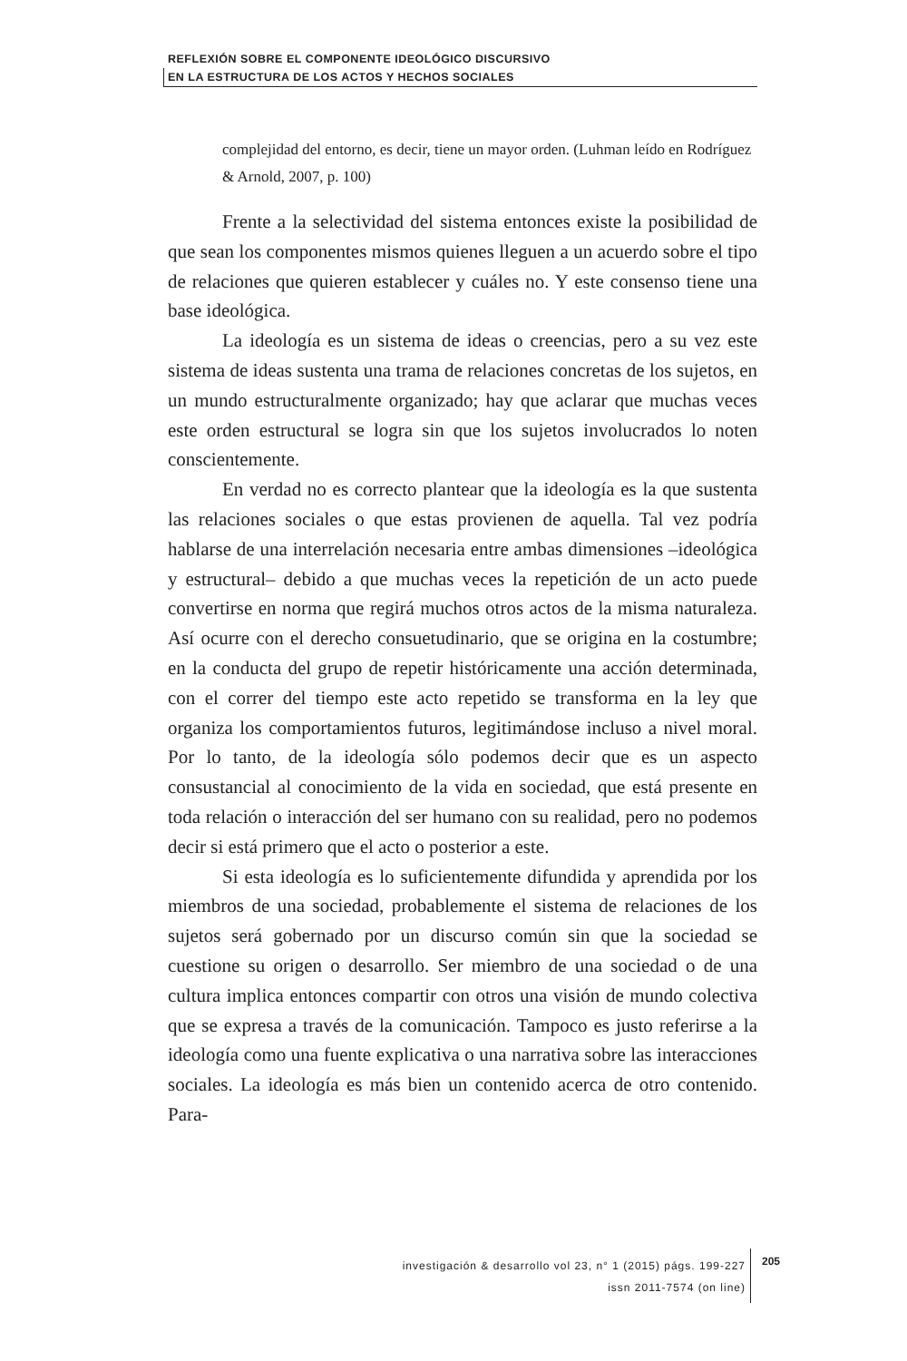REFLEXIÓN SOBRE EL COMPONENTE IDEOLÓGICO DISCURSIVO
EN LA ESTRUCTURA DE LOS ACTOS Y HECHOS SOCIALES
complejidad del entorno, es decir, tiene un mayor orden. (Luhman leído en Rodríguez & Arnold, 2007, p. 100)
Frente a la selectividad del sistema entonces existe la posibilidad de que sean los componentes mismos quienes lleguen a un acuerdo sobre el tipo de relaciones que quieren establecer y cuáles no. Y este consenso tiene una base ideológica.
La ideología es un sistema de ideas o creencias, pero a su vez este sistema de ideas sustenta una trama de relaciones concretas de los sujetos, en un mundo estructuralmente organizado; hay que aclarar que muchas veces este orden estructural se logra sin que los sujetos involucrados lo noten conscientemente.
En verdad no es correcto plantear que la ideología es la que sustenta las relaciones sociales o que estas provienen de aquella. Tal vez podría hablarse de una interrelación necesaria entre ambas dimensiones –ideológica y estructural– debido a que muchas veces la repetición de un acto puede convertirse en norma que regirá muchos otros actos de la misma naturaleza. Así ocurre con el derecho consuetudinario, que se origina en la costumbre; en la conducta del grupo de repetir históricamente una acción determinada, con el correr del tiempo este acto repetido se transforma en la ley que organiza los comportamientos futuros, legitimándose incluso a nivel moral. Por lo tanto, de la ideología sólo podemos decir que es un aspecto consustancial al conocimiento de la vida en sociedad, que está presente en toda relación o interacción del ser humano con su realidad, pero no podemos decir si está primero que el acto o posterior a este.
Si esta ideología es lo suficientemente difundida y aprendida por los miembros de una sociedad, probablemente el sistema de relaciones de los sujetos será gobernado por un discurso común sin que la sociedad se cuestione su origen o desarrollo. Ser miembro de una sociedad o de una cultura implica entonces compartir con otros una visión de mundo colectiva que se expresa a través de la comunicación. Tampoco es justo referirse a la ideología como una fuente explicativa o una narrativa sobre las interacciones sociales. La ideología es más bien un contenido acerca de otro contenido. Para-
investigación & desarrollo vol 23, n° 1 (2015) págs. 199-227
issn 2011-7574 (on line)
205